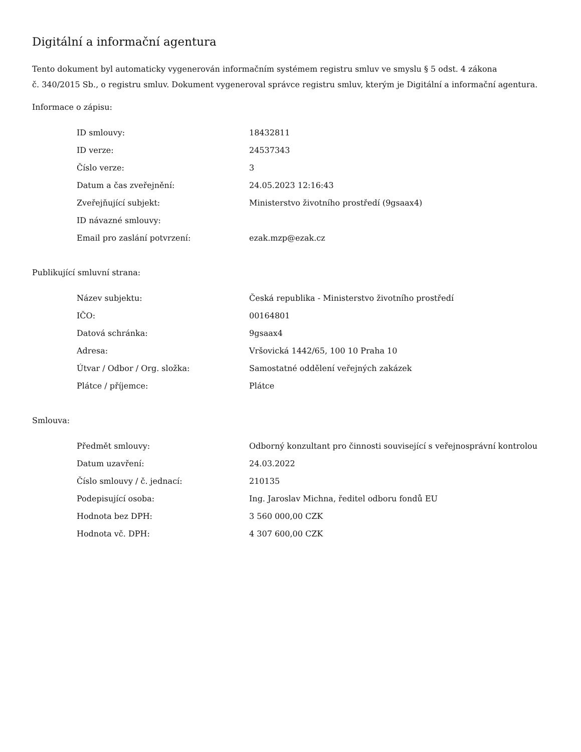Digitální a informační agentura
Tento dokument byl automaticky vygenerován informačním systémem registru smluv ve smyslu § 5 odst. 4 zákona
č. 340/2015 Sb., o registru smluv. Dokument vygeneroval správce registru smluv, kterým je Digitální a informační agentura.
Informace o zápisu:
| ID smlouvy: | 18432811 |
| ID verze: | 24537343 |
| Číslo verze: | 3 |
| Datum a čas zveřejnění: | 24.05.2023 12:16:43 |
| Zveřejňující subjekt: | Ministerstvo životního prostředí (9gsaax4) |
| ID návazné smlouvy: | |
| Email pro zaslání potvrzení: | ezak.mzp@ezak.cz |
Publikující smluvní strana:
| Název subjektu: | Česká republika - Ministerstvo životního prostředí |
| IČO: | 00164801 |
| Datová schránka: | 9gsaax4 |
| Adresa: | Vršovická 1442/65, 100 10 Praha 10 |
| Útvar / Odbor / Org. složka: | Samostatné oddělení veřejných zakázek |
| Plátce / příjemce: | Plátce |
Smlouva:
| Předmět smlouvy: | Odborný konzultant pro činnosti související s veřejnosprávní kontrolou |
| Datum uzavření: | 24.03.2022 |
| Číslo smlouvy / č. jednací: | 210135 |
| Podepisující osoba: | Ing. Jaroslav Michna, ředitel odboru fondů EU |
| Hodnota bez DPH: | 3 560 000,00 CZK |
| Hodnota vč. DPH: | 4 307 600,00 CZK |